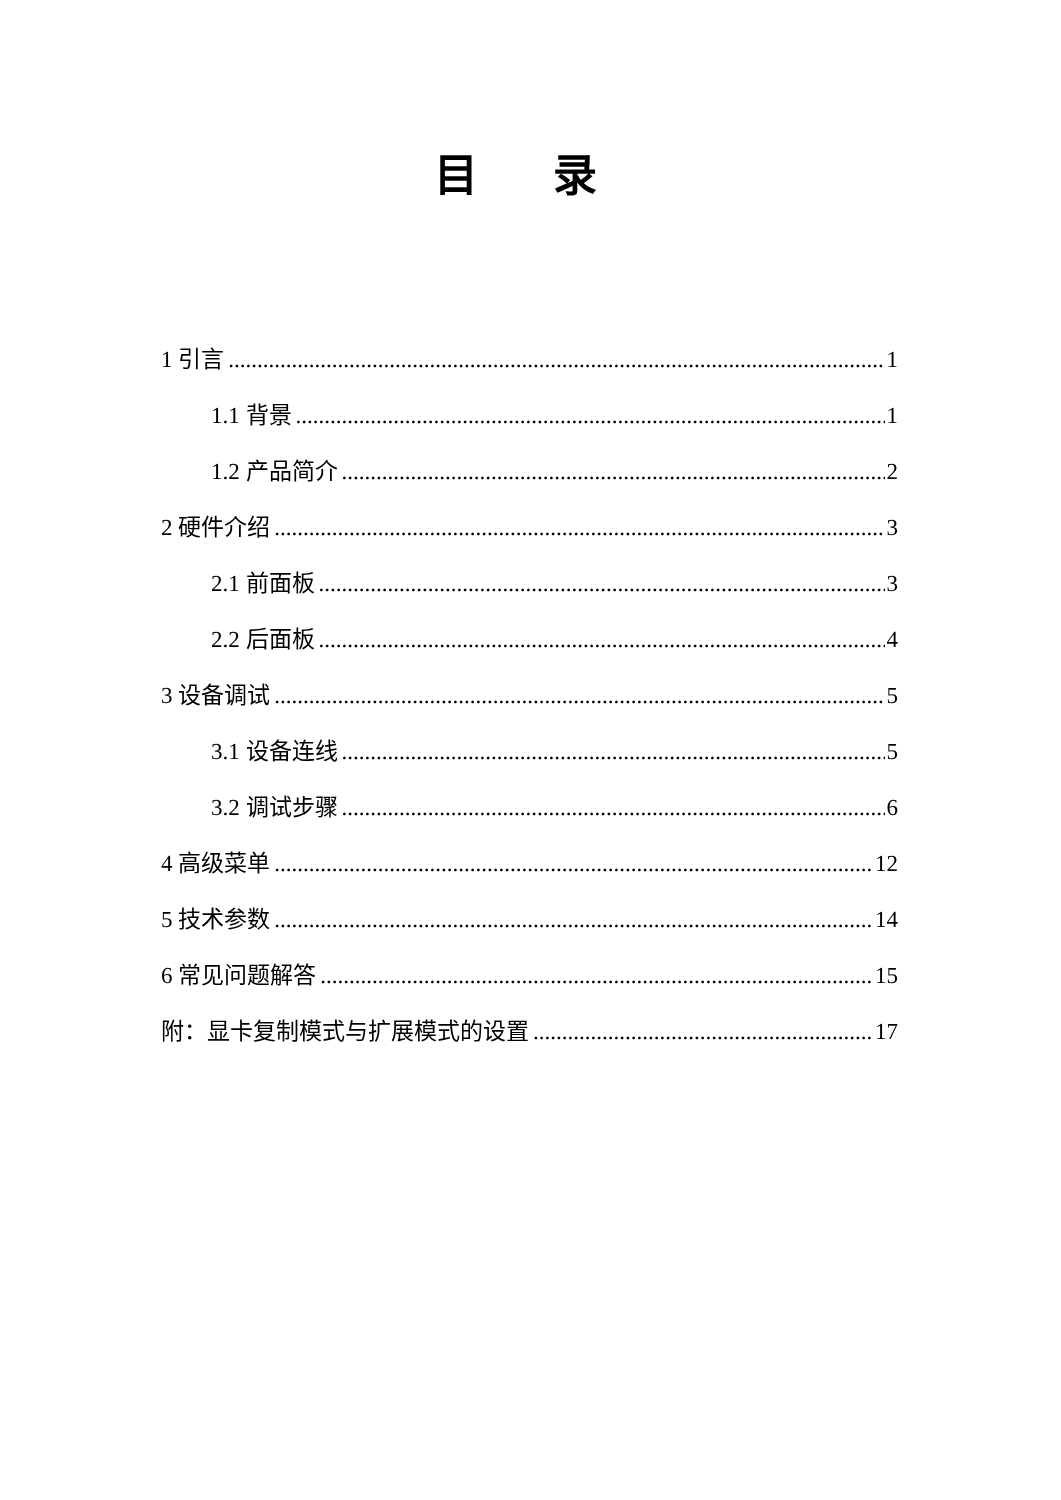目 录
1 引言 1
1.1 背景 1
1.2 产品简介 2
2 硬件介绍 3
2.1 前面板 3
2.2 后面板 4
3 设备调试 5
3.1 设备连线 5
3.2 调试步骤 6
4 高级菜单 12
5 技术参数 14
6 常见问题解答 15
附：显卡复制模式与扩展模式的设置 17